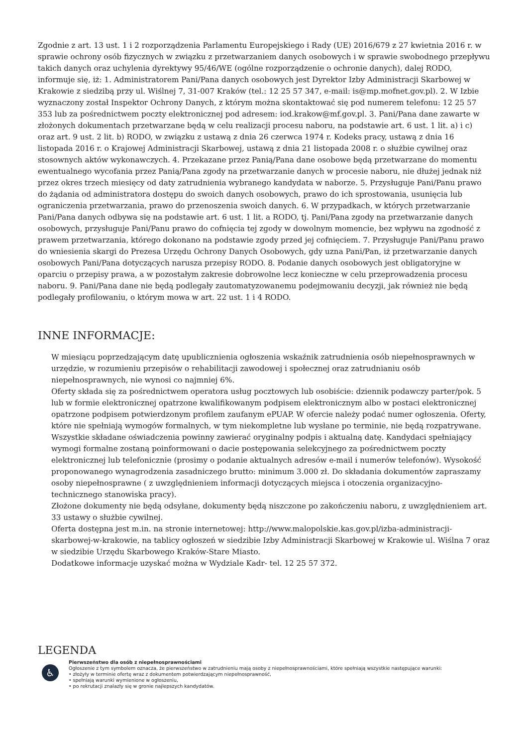Zgodnie z art. 13 ust. 1 i 2 rozporządzenia Parlamentu Europejskiego i Rady (UE) 2016/679 z 27 kwietnia 2016 r. w sprawie ochrony osób fizycznych w związku z przetwarzaniem danych osobowych i w sprawie swobodnego przepływu takich danych oraz uchylenia dyrektywy 95/46/WE (ogólne rozporządzenie o ochronie danych), dalej RODO, informuje się, iż: 1. Administratorem Pani/Pana danych osobowych jest Dyrektor Izby Administracji Skarbowej w Krakowie z siedzibą przy ul. Wiślnej 7, 31-007 Kraków (tel.: 12 25 57 347, e-mail: is@mp.mofnet.gov.pl). 2. W Izbie wyznaczony został Inspektor Ochrony Danych, z którym można skontaktować się pod numerem telefonu: 12 25 57 353 lub za pośrednictwem poczty elektronicznej pod adresem: iod.krakow@mf.gov.pl. 3. Pani/Pana dane zawarte w złożonych dokumentach przetwarzane będą w celu realizacji procesu naboru, na podstawie art. 6 ust. 1 lit. a) i c) oraz art. 9 ust. 2 lit. b) RODO, w związku z ustawą z dnia 26 czerwca 1974 r. Kodeks pracy, ustawą z dnia 16 listopada 2016 r. o Krajowej Administracji Skarbowej, ustawą z dnia 21 listopada 2008 r. o służbie cywilnej oraz stosownych aktów wykonawczych. 4. Przekazane przez Panią/Pana dane osobowe będą przetwarzane do momentu ewentualnego wycofania przez Panią/Pana zgody na przetwarzanie danych w procesie naboru, nie dłużej jednak niż przez okres trzech miesięcy od daty zatrudnienia wybranego kandydata w naborze. 5. Przysługuje Pani/Panu prawo do żądania od administratora dostępu do swoich danych osobowych, prawo do ich sprostowania, usunięcia lub ograniczenia przetwarzania, prawo do przenoszenia swoich danych. 6. W przypadkach, w których przetwarzanie Pani/Pana danych odbywa się na podstawie art. 6 ust. 1 lit. a RODO, tj. Pani/Pana zgody na przetwarzanie danych osobowych, przysługuje Pani/Panu prawo do cofnięcia tej zgody w dowolnym momencie, bez wpływu na zgodność z prawem przetwarzania, którego dokonano na podstawie zgody przed jej cofnięciem. 7. Przysługuje Pani/Panu prawo do wniesienia skargi do Prezesa Urzędu Ochrony Danych Osobowych, gdy uzna Pani/Pan, iż przetwarzanie danych osobowych Pani/Pana dotyczących narusza przepisy RODO. 8. Podanie danych osobowych jest obligatoryjne w oparciu o przepisy prawa, a w pozostałym zakresie dobrowolne lecz konieczne w celu przeprowadzenia procesu naboru. 9. Pani/Pana dane nie będą podlegały zautomatyzowanemu podejmowaniu decyzji, jak również nie będą podlegały profilowaniu, o którym mowa w art. 22 ust. 1 i 4 RODO.
INNE INFORMACJE:
W miesiącu poprzedzającym datę upublicznienia ogłoszenia wskaźnik zatrudnienia osób niepełnosprawnych w urzędzie, w rozumieniu przepisów o rehabilitacji zawodowej i społecznej oraz zatrudnianiu osób niepełnosprawnych, nie wynosi co najmniej 6%.
Oferty składa się za pośrednictwem operatora usług pocztowych lub osobiście: dziennik podawczy parter/pok. 5 lub w formie elektronicznej opatrzone kwalifikowanym podpisem elektronicznym albo w postaci elektronicznej opatrzone podpisem potwierdzonym profilem zaufanym ePUAP. W ofercie należy podać numer ogłoszenia. Oferty, które nie spełniają wymogów formalnych, w tym niekompletne lub wysłane po terminie, nie będą rozpatrywane. Wszystkie składane oświadczenia powinny zawierać oryginalny podpis i aktualną datę. Kandydaci spełniający wymogi formalne zostaną poinformowani o dacie postępowania selekcyjnego za pośrednictwem poczty elektronicznej lub telefonicznie (prosimy o podanie aktualnych adresów e-mail i numerów telefonów). Wysokość proponowanego wynagrodzenia zasadniczego brutto: minimum 3.000 zł. Do składania dokumentów zapraszamy osoby niepełnosprawne ( z uwzględnieniem informacji dotyczących miejsca i otoczenia organizacyjno-technicznego stanowiska pracy).
Złożone dokumenty nie będą odsyłane, dokumenty będą niszczone po zakończeniu naboru, z uwzględnieniem art. 33 ustawy o służbie cywilnej.
Oferta dostępna jest m.in. na stronie internetowej: http://www.malopolskie.kas.gov.pl/izba-administracji-skarbowej-w-krakowie, na tablicy ogłoszeń w siedzibie Izby Administracji Skarbowej w Krakowie ul. Wiślna 7 oraz w siedzibie Urzędu Skarbowego Kraków-Stare Miasto.
Dodatkowe informacje uzyskać można w Wydziale Kadr- tel. 12 25 57 372.
LEGENDA
♿
Pierwszeństwo dla osób z niepełnosprawnościami
Ogłoszenie z tym symbolem oznacza, że pierwszeństwo w zatrudnieniu mają osoby z niepełnosprawnościami, które spełniają wszystkie następujące warunki:
• złożyły w terminie ofertę wraz z dokumentem potwierdzającym niepełnosprawność,
• spełniają warunki wymienione w ogłoszeniu,
• po rekrutacji znalazły się w gronie najlepszych kandydatów.